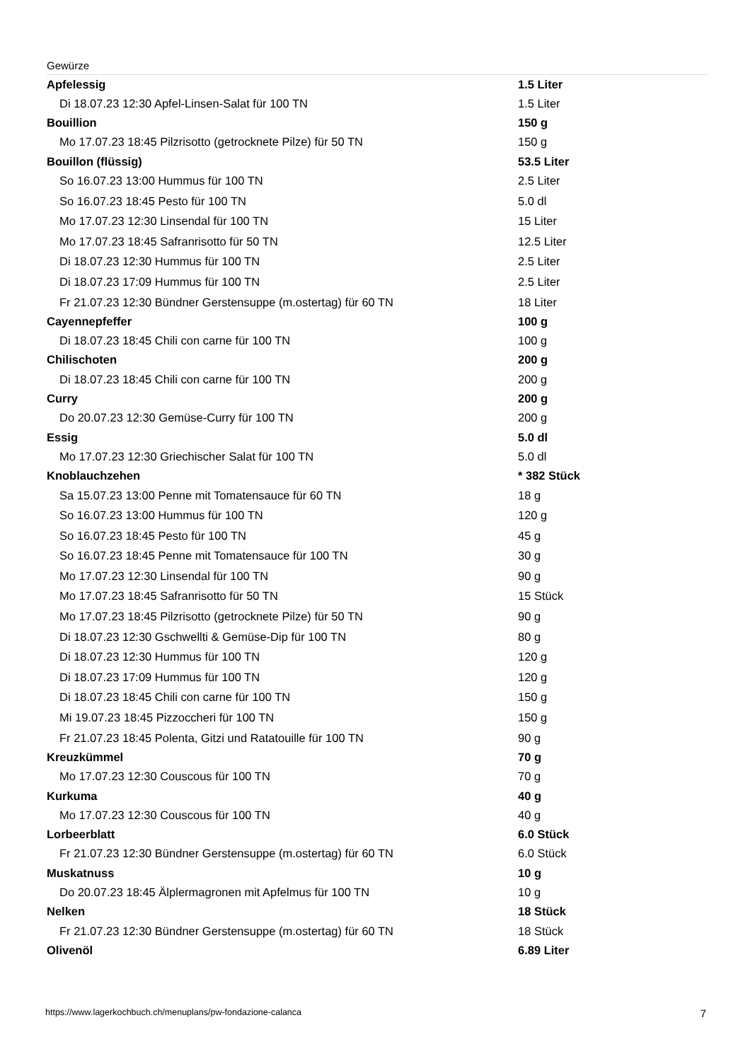Gewürze
| Apfelessig | 1.5 Liter |
| Di 18.07.23 12:30 Apfel-Linsen-Salat für 100 TN | 1.5 Liter |
| Bouillion | 150 g |
| Mo 17.07.23 18:45 Pilzrisotto (getrocknete Pilze) für 50 TN | 150 g |
| Bouillon (flüssig) | 53.5 Liter |
| So 16.07.23 13:00 Hummus für 100 TN | 2.5 Liter |
| So 16.07.23 18:45 Pesto für 100 TN | 5.0 dl |
| Mo 17.07.23 12:30 Linsendal für 100 TN | 15 Liter |
| Mo 17.07.23 18:45 Safranrisotto für 50 TN | 12.5 Liter |
| Di 18.07.23 12:30 Hummus für 100 TN | 2.5 Liter |
| Di 18.07.23 17:09 Hummus für 100 TN | 2.5 Liter |
| Fr 21.07.23 12:30 Bündner Gerstensuppe (m.ostertag) für 60 TN | 18 Liter |
| Cayennepfeffer | 100 g |
| Di 18.07.23 18:45 Chili con carne für 100 TN | 100 g |
| Chilischoten | 200 g |
| Di 18.07.23 18:45 Chili con carne für 100 TN | 200 g |
| Curry | 200 g |
| Do 20.07.23 12:30 Gemüse-Curry für 100 TN | 200 g |
| Essig | 5.0 dl |
| Mo 17.07.23 12:30 Griechischer Salat für 100 TN | 5.0 dl |
| Knoblauchzehen | * 382 Stück |
| Sa 15.07.23 13:00 Penne mit Tomatensauce für 60 TN | 18 g |
| So 16.07.23 13:00 Hummus für 100 TN | 120 g |
| So 16.07.23 18:45 Pesto für 100 TN | 45 g |
| So 16.07.23 18:45 Penne mit Tomatensauce für 100 TN | 30 g |
| Mo 17.07.23 12:30 Linsendal für 100 TN | 90 g |
| Mo 17.07.23 18:45 Safranrisotto für 50 TN | 15 Stück |
| Mo 17.07.23 18:45 Pilzrisotto (getrocknete Pilze) für 50 TN | 90 g |
| Di 18.07.23 12:30 Gschwellti & Gemüse-Dip für 100 TN | 80 g |
| Di 18.07.23 12:30 Hummus für 100 TN | 120 g |
| Di 18.07.23 17:09 Hummus für 100 TN | 120 g |
| Di 18.07.23 18:45 Chili con carne für 100 TN | 150 g |
| Mi 19.07.23 18:45 Pizzoccheri für 100 TN | 150 g |
| Fr 21.07.23 18:45 Polenta, Gitzi und Ratatouille für 100 TN | 90 g |
| Kreuzkümmel | 70 g |
| Mo 17.07.23 12:30 Couscous für 100 TN | 70 g |
| Kurkuma | 40 g |
| Mo 17.07.23 12:30 Couscous für 100 TN | 40 g |
| Lorbeerblatt | 6.0 Stück |
| Fr 21.07.23 12:30 Bündner Gerstensuppe (m.ostertag) für 60 TN | 6.0 Stück |
| Muskatnuss | 10 g |
| Do 20.07.23 18:45 Älplermagronen mit Apfelmus für 100 TN | 10 g |
| Nelken | 18 Stück |
| Fr 21.07.23 12:30 Bündner Gerstensuppe (m.ostertag) für 60 TN | 18 Stück |
| Olivenöl | 6.89 Liter |
https://www.lagerkochbuch.ch/menuplans/pw-fondazione-calanca 7